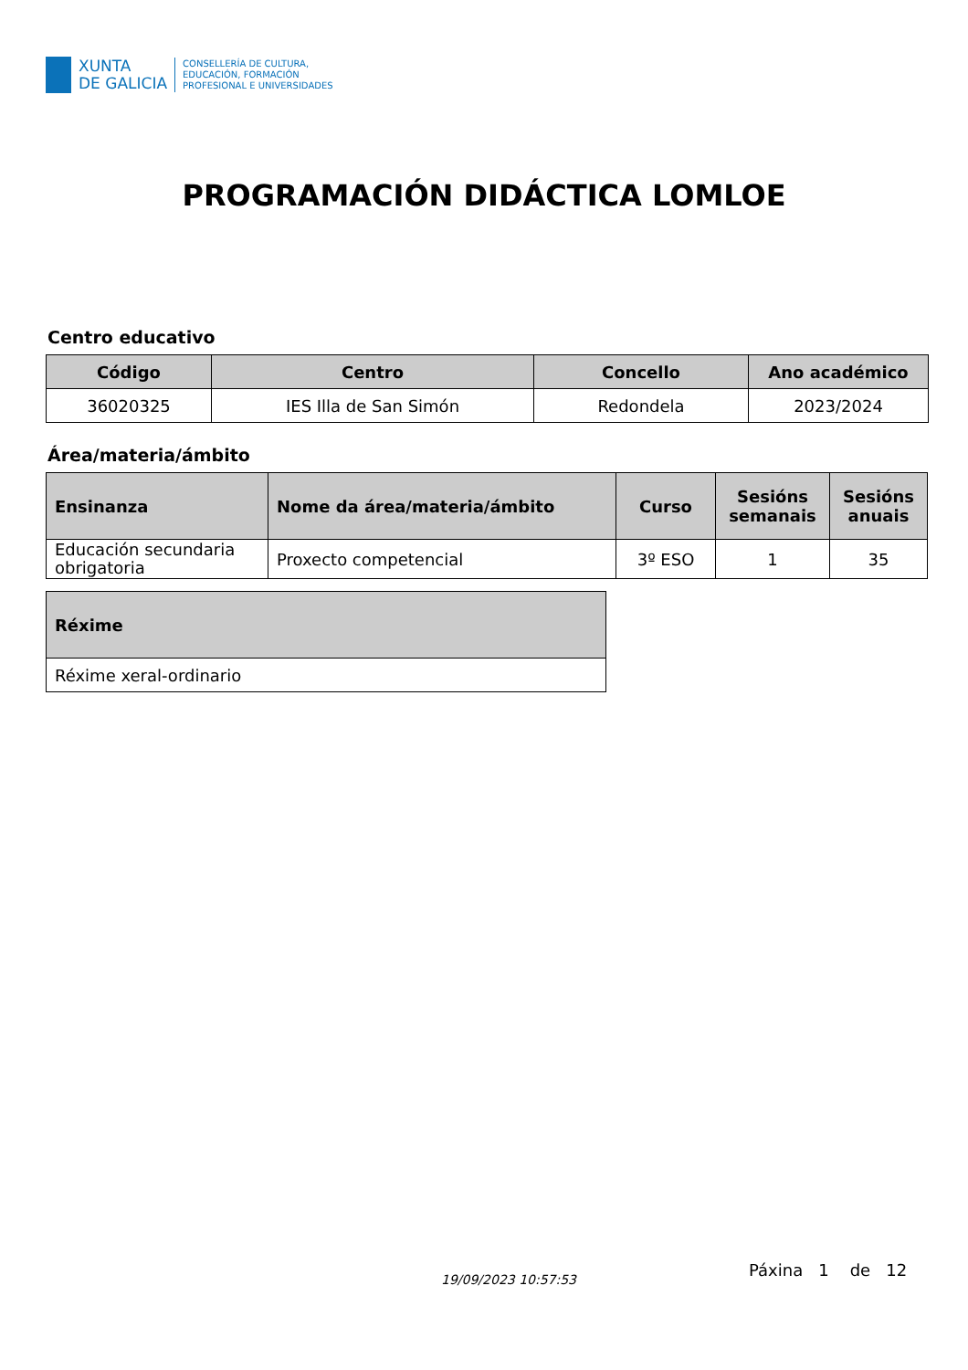XUNTA
DE GALICIA
CONSELLERÍA DE CULTURA,
EDUCACIÓN, FORMACIÓN
PROFESIONAL E UNIVERSIDADES
PROGRAMACIÓN DIDÁCTICA LOMLOE
Centro educativo
| Código | Centro | Concello | Ano académico |
| --- | --- | --- | --- |
| 36020325 | IES Illa de San Simón | Redondela | 2023/2024 |
Área/materia/ámbito
| Ensinanza | Nome da área/materia/ámbito | Curso | Sesións semanais | Sesións anuais |
| --- | --- | --- | --- | --- |
| Educación secundaria obrigatoria | Proxecto competencial | 3º ESO | 1 | 35 |
| Réxime |
| --- |
| Réxime xeral-ordinario |
19/09/2023 10:57:53 Páxina 1 de 12